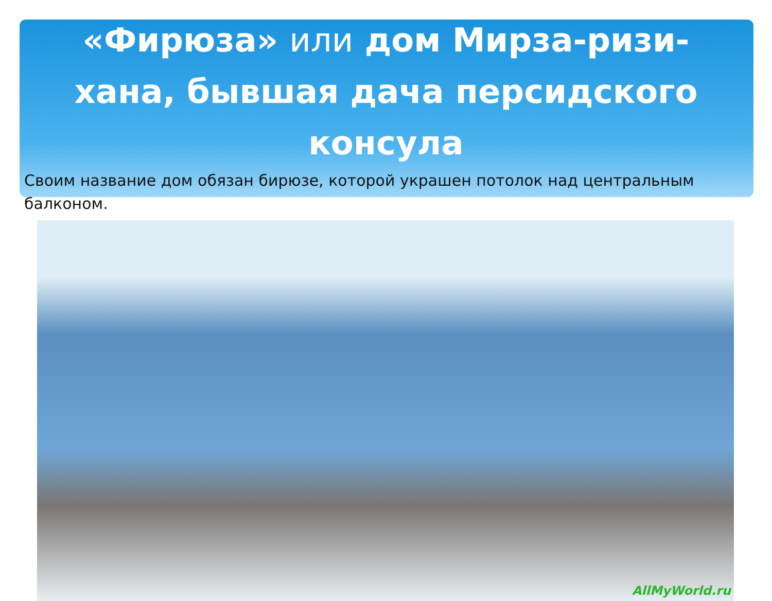«Фирюза» или дом Мирза-ризи-хана, бывшая дача персидского консула
Своим название дом обязан бирюзе, которой украшен потолок над центральным балконом.
AllMyWorld.ru